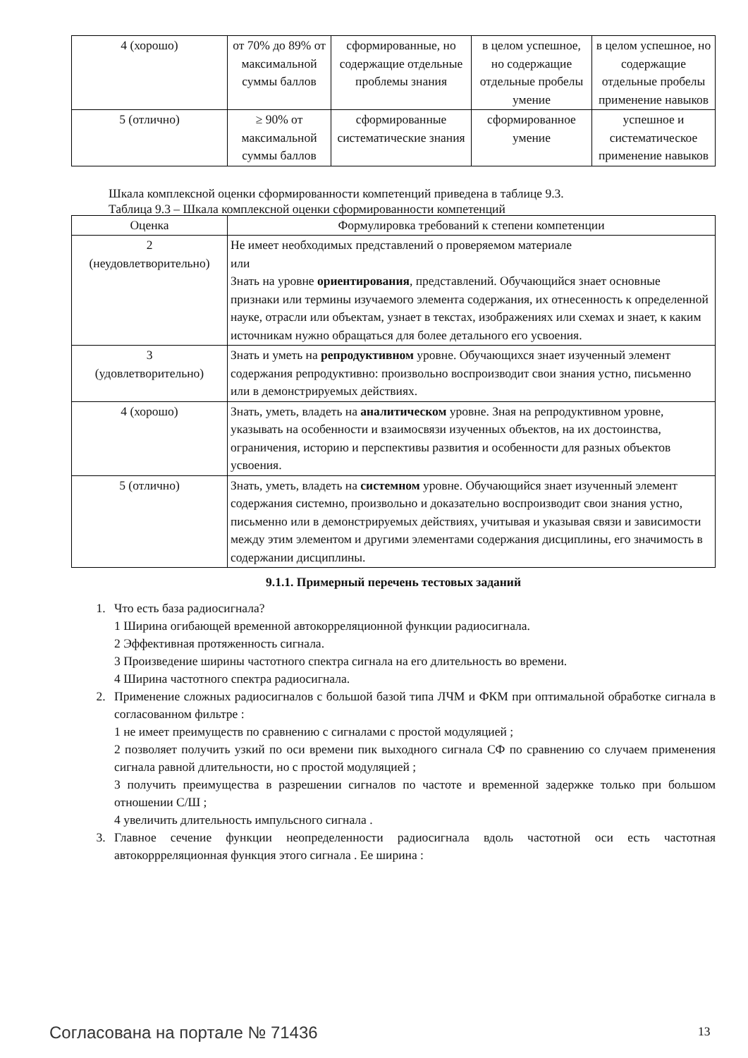| 4 (хорошо) | от 70% до 89% от максимальной суммы баллов | сформированные, но содержащие отдельные проблемы знания | в целом успешное, но содержащие отдельные пробелы умение | в целом успешное, но содержащие отдельные пробелы применение навыков |
| 5 (отлично) | ≥ 90% от максимальной суммы баллов | сформированные систематические знания | сформированное умение | успешное и систематическое применение навыков |
Шкала комплексной оценки сформированности компетенций приведена в таблице 9.3.
Таблица 9.3 – Шкала комплексной оценки сформированности компетенций
| Оценка | Формулировка требований к степени компетенции |
| --- | --- |
| 2 (неудовлетворительно) | Не имеет необходимых представлений о проверяемом материале или Знать на уровне ориентирования , представлений. Обучающийся знает основные признаки или термины изучаемого элемента содержания, их отнесенность к определенной науке, отрасли или объектам, узнает в текстах, изображениях или схемах и знает, к каким источникам нужно обращаться для более детального его усвоения. |
| 3 (удовлетворительно) | Знать и уметь на репродуктивном уровне. Обучающихся знает изученный элемент содержания репродуктивно: произвольно воспроизводит свои знания устно, письменно или в демонстрируемых действиях. |
| 4 (хорошо) | Знать, уметь, владеть на аналитическом уровне. Зная на репродуктивном уровне, указывать на особенности и взаимосвязи изученных объектов, на их достоинства, ограничения, историю и перспективы развития и особенности для разных объектов усвоения. |
| 5 (отлично) | Знать, уметь, владеть на системном уровне. Обучающийся знает изученный элемент содержания системно, произвольно и доказательно воспроизводит свои знания устно, письменно или в демонстрируемых действиях, учитывая и указывая связи и зависимости между этим элементом и другими элементами содержания дисциплины, его значимость в содержании дисциплины. |
9.1.1. Примерный перечень тестовых заданий
1. Что есть база радиосигнала?
1 Ширина огибающей временной автокорреляционной функции радиосигнала.
2 Эффективная протяженность сигнала.
3 Произведение ширины частотного спектра сигнала на его длительность во времени.
4 Ширина частотного спектра радиосигнала.
2. Применение сложных радиосигналов с большой базой типа ЛЧМ и ФКМ при оптимальной обработке сигнала в согласованном фильтре :
1 не имеет преимуществ по сравнению с сигналами с простой модуляцией ;
2 позволяет получить узкий по оси времени пик выходного сигнала СФ по сравнению со случаем применения сигнала равной длительности, но с простой модуляцией ;
3 получить преимущества в разрешении сигналов по частоте и временной задержке только при большом отношении С/Ш ;
4 увеличить длительность импульсного сигнала .
3. Главное сечение функции неопределенности радиосигнала вдоль частотной оси есть частотная автокоррреляционная функция этого сигнала . Ее ширина :
Согласована на портале № 71436 13